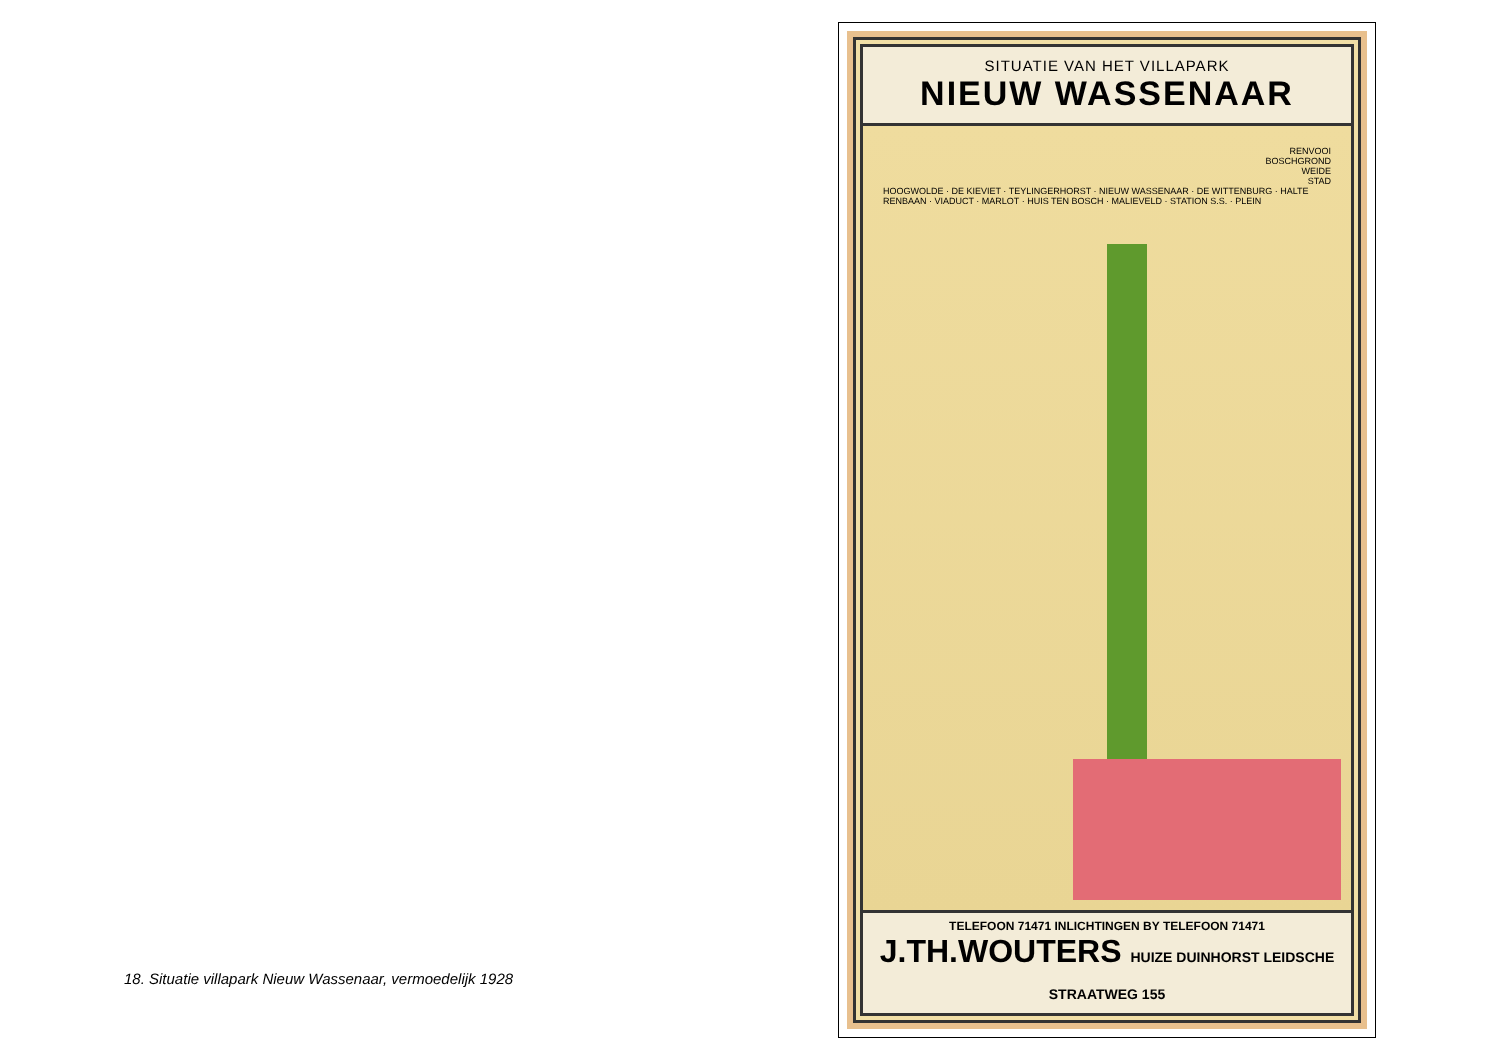18. Situatie villapark Nieuw Wassenaar, vermoedelijk 1928
SITUATIE VAN HET VILLAPARK
NIEUW WASSENAAR
RENVOOI
BOSCHGROND
WEIDE
STAD
HOOGWOLDE · DE KIEVIET · TEYLINGERHORST · NIEUW WASSENAAR · DE WITTENBURG · HALTE RENBAAN · VIADUCT · MARLOT · HUIS TEN BOSCH · MALIEVELD · STATION S.S. · PLEIN
TELEFOON 71471 INLICHTINGEN BY TELEFOON 71471
J.TH.WOUTERS HUIZE DUINHORST LEIDSCHE STRAATWEG 155